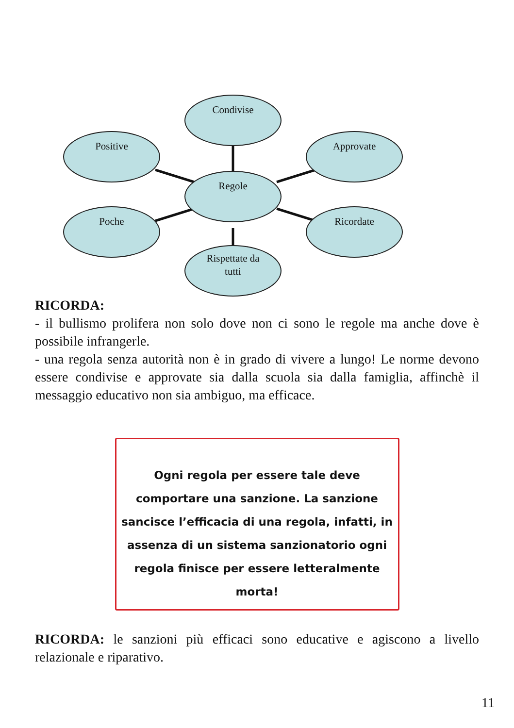Condivise
Positive Approvate
Regole
Poche Ricordate
Rispettate da
tutti
RICORDA:
- il bullismo prolifera non solo dove non ci sono le regole ma anche dove è possibile infrangerle.
- una regola senza autorità non è in grado di vivere a lungo! Le norme devono essere condivise e approvate sia dalla scuola sia dalla famiglia, affinchè il messaggio educativo non sia ambiguo, ma efficace.
Ogni regola per essere tale deve comportare una sanzione. La sanzione sancisce l’efficacia di una regola, infatti, in assenza di un sistema sanzionatorio ogni regola finisce per essere letteralmente morta!
RICORDA: le sanzioni più efficaci sono educative e agiscono a livello relazionale e riparativo.
11